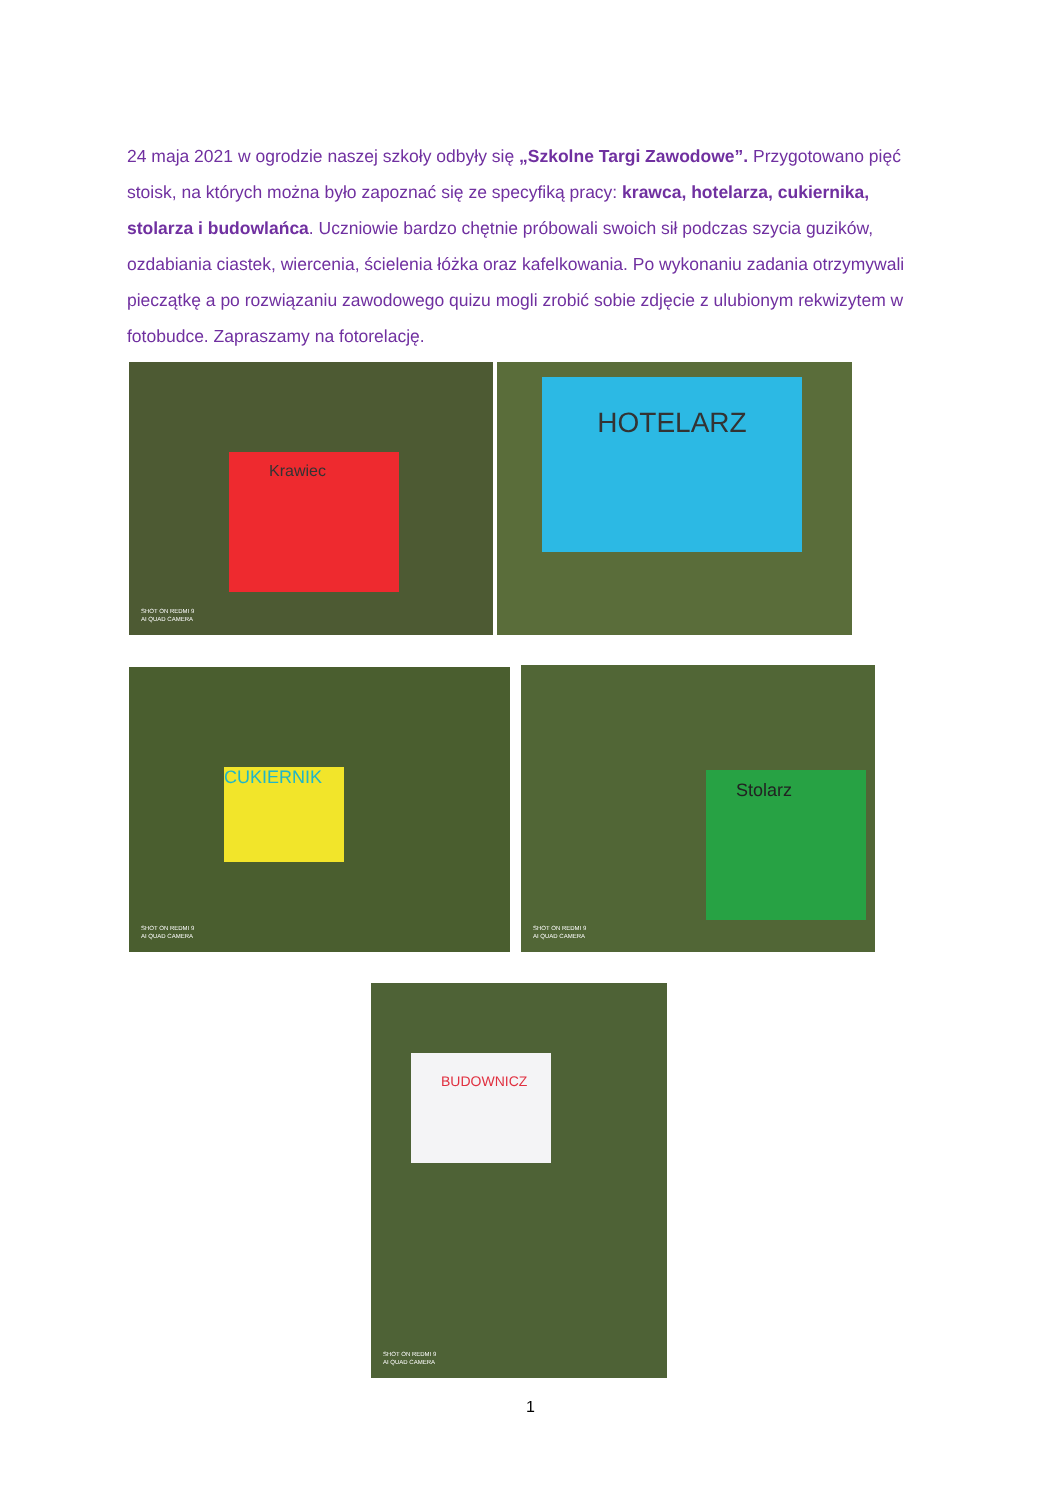24 maja 2021 w ogrodzie naszej szkoły odbyły się „Szkolne Targi Zawodowe”. Przygotowano pięć stoisk, na których można było zapoznać się ze specyfiką pracy: krawca, hotelarza, cukiernika, stolarza i budowlańca. Uczniowie bardzo chętnie próbowali swoich sił podczas szycia guzików, ozdabiania ciastek, wiercenia, ścielenia łóżka oraz kafelkowania. Po wykonaniu zadania otrzymywali pieczątkę a po rozwiązaniu zawodowego quizu mogli zrobić sobie zdjęcie z ulubionym rekwizytem w fotobudce. Zapraszamy na fotorelację.
Krawiec
SHOT ON REDMI 9
AI QUAD CAMERA
HOTELARZ
CUKIERNIK
SHOT ON REDMI 9
AI QUAD CAMERA
Stolarz
SHOT ON REDMI 9
AI QUAD CAMERA
BUDOWNICZ
SHOT ON REDMI 9
AI QUAD CAMERA
1